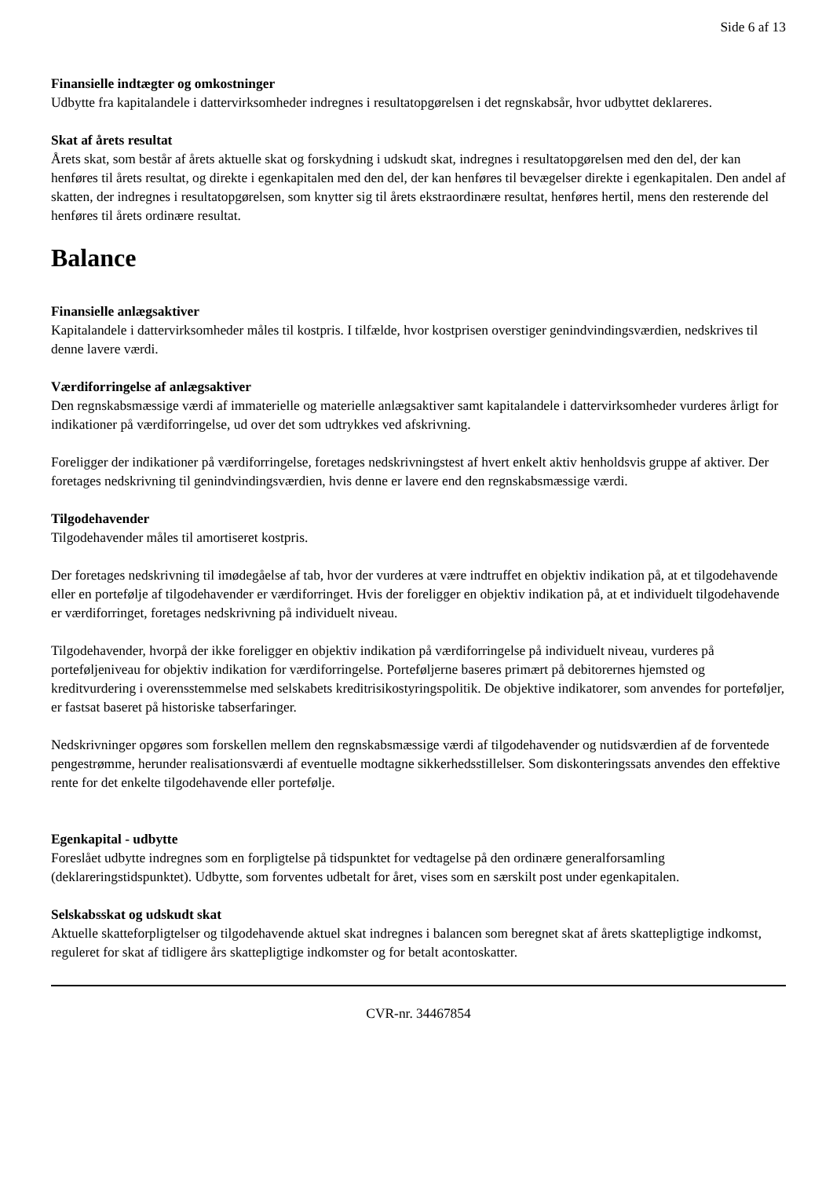Side 6 af 13
Finansielle indtægter og omkostninger
Udbytte fra kapitalandele i dattervirksomheder indregnes i resultatopgørelsen i det regnskabsår, hvor udbyttet deklareres.
Skat af årets resultat
Årets skat, som består af årets aktuelle skat og forskydning i udskudt skat, indregnes i resultatopgørelsen med den del, der kan henføres til årets resultat, og direkte i egenkapitalen med den del, der kan henføres til bevægelser direkte i egenkapitalen. Den andel af skatten, der indregnes i resultatopgørelsen, som knytter sig til årets ekstraordinære resultat, henføres hertil, mens den resterende del henføres til årets ordinære resultat.
Balance
Finansielle anlægsaktiver
Kapitalandele i dattervirksomheder måles til kostpris. I tilfælde, hvor kostprisen overstiger genindvindingsværdien, nedskrives til denne lavere værdi.
Værdiforringelse af anlægsaktiver
Den regnskabsmæssige værdi af immaterielle og materielle anlægsaktiver samt kapitalandele i dattervirksomheder vurderes årligt for indikationer på værdiforringelse, ud over det som udtrykkes ved afskrivning.
Foreligger der indikationer på værdiforringelse, foretages nedskrivningstest af hvert enkelt aktiv henholdsvis gruppe af aktiver. Der foretages nedskrivning til genindvindingsværdien, hvis denne er lavere end den regnskabsmæssige værdi.
Tilgodehavender
Tilgodehavender måles til amortiseret kostpris.
Der foretages nedskrivning til imødegåelse af tab, hvor der vurderes at være indtruffet en objektiv indikation på, at et tilgodehavende eller en portefølje af tilgodehavender er værdiforringet. Hvis der foreligger en objektiv indikation på, at et individuelt tilgodehavende er værdiforringet, foretages nedskrivning på individuelt niveau.
Tilgodehavender, hvorpå der ikke foreligger en objektiv indikation på værdiforringelse på individuelt niveau, vurderes på porteføljeniveau for objektiv indikation for værdiforringelse. Porteføljerne baseres primært på debitorernes hjemsted og kreditvurdering i overensstemmelse med selskabets kreditrisikostyringspolitik. De objektive indikatorer, som anvendes for porteføljer, er fastsat baseret på historiske tabserfaringer.
Nedskrivninger opgøres som forskellen mellem den regnskabsmæssige værdi af tilgodehavender og nutidsværdien af de forventede pengestrømme, herunder realisationsværdi af eventuelle modtagne sikkerhedsstillelser. Som diskonteringssats anvendes den effektive rente for det enkelte tilgodehavende eller portefølje.
Egenkapital - udbytte
Foreslået udbytte indregnes som en forpligtelse på tidspunktet for vedtagelse på den ordinære generalforsamling (deklareringstidspunktet). Udbytte, som forventes udbetalt for året, vises som en særskilt post under egenkapitalen.
Selskabsskat og udskudt skat
Aktuelle skatteforpligtelser og tilgodehavende aktuel skat indregnes i balancen som beregnet skat af årets skattepligtige indkomst, reguleret for skat af tidligere års skattepligtige indkomster og for betalt acontoskatter.
CVR-nr. 34467854